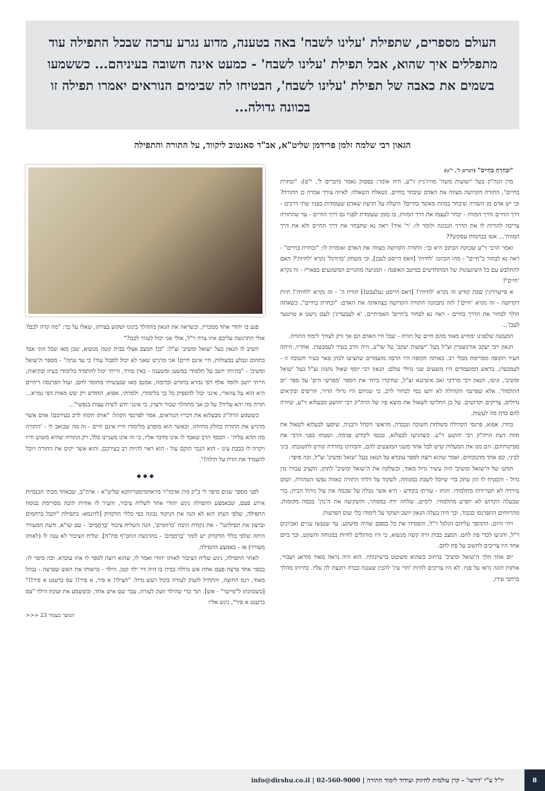העולם מספרים, שתפילת 'עלינו לשבח' באה בטענה, מדוע נגרע ערכה שבכל התפילה עוד מתפללים איך שהוא, אבל תפילת 'עלינו לשבח' - כמעט אינה חשובה בעיניהם... כששמעו בשמים את כאבה של תפילת 'עלינו לשבח', הבטיחו לה שבימים הנוראים יאמרו תפילה זו בכוונה גדולה...
הגאון רבי שלמה זלמן פרידמן שליט"א, אב"ד סאנטוב ליקווד, על התורה והתפילה
"וּבָחַרְתָּ בַּחַיִּים" (דברים ל', י"ט)
מרן הגה"ק בעל 'ישועות משה' מוויז'ניץ זי"ע, היה אומר: בפסוק נאמר (דברים ל', י"ט): "ובחרת בחיים", התורה הקדושה מצווה את האדם שיבחר בחיים. נשאלת השאלה: לאיזה צורך אמרה כן התורה? וכי יש אדם מן השורה שיבחר במוות מאשר בחיים? היעלה על הדעת שאדם שעומדות בפניו שתי דרכים - דרך החיים ודרך המוות - יבחר לעצמו את דרך המוות, בו בזמן שעומדת לפניו גם דרך החיים - עד שהתורה צריכה להורות לו את הדרך הנכונה ולומר לו: 'ר' איד! ראה נא שתבחר את דרך החיים ולא את דרך המוות'... אטו בבהמות עסקינן??
ואמר הרבי זי"ע שכוונת הכתוב היא כך: התורה הקדושה מצווה את האדם ואומרת לו: "ובחרת בחיים" - ראה נא לבחור ב"חיים" - מהו הכוונה 'לחיות' [וואס הייסט לעבן], וכי משחק 'כדורגל' נקרא 'לחיות'? האם להתלבש עם כל השיגעונות של המתחדשים במיטב האופנה - המגיעה מהגויים המשוגעים בפאריז - זה נקרא 'חיים'?
א פייערדיג'ן שבת קודש זה נקרא 'לחיות'! [דאס הייסט געלעבט!] תורת ה' - זה נקרא 'לחיות'! חיות דקדושה - זה נקרא 'חיים'! לזה נתכוונה התורה הקדושה בצוואתה את האדם: "ובחרת בחיים", כשאתה הולך לבחור את הדרך בחיים - ראה נא לבחור ב'חיים' האמיתיים, 'א לעבעדיג'ן לעבן נישט א טויטער לעבן'...
המעשה שלפנינו ימחיש מאוד מהם חיים של תורה - שכל חיי האדם הם אך ורק לצורך לימוד התורה.
הגאון רבי יעקב אורנשטיין זצ"ל בעל 'ישועות יעקב' על שו"ע, היה הרב בעיר לעמבערג. אחריו, היתה העיר תקופה מסויימת מבלי רב. באותה תקופה היו הרבה מועמדים שהציעו לכהן פאר בעיר חשובה זו - לעמבערג. בראש המועמדים היו מוצעים שני גדולי עולם: הגאון רבי יוסף שאול נתנזון זצ"ל בעל 'שואל ומשיב', וגיסו, הגאון רבי מרדכי זאב איטינגא זצ"ל, שחיברו ביחד את הספר 'מפרשי הים' על ספר 'ים התלמוד'. אלא שפרנסי הקהילה לא ידעו במי לבחור לרב, כי שניהם היו גדולי הדור, חריפים ובקיאים גדולים, צדיקים וקדושים. על כן החליטו לשאול את מוצא פיו של הרה"ק רבי יהושע מבעלזא זי"ע, שיורה להם כדת מה לעשות.
בחרו, אפוא, פרנסי הקהילה משלחת חשובה ונכבדה, מראשי הקהל ורבניה, שיסעו לבעלזא לשאול את חוות דעת הרה"ק רבי יהושע זי"ע. כשהגיעו לבעלזא, נכנסו לקודש פנימה, ושטחו בפני הרבי את ספיקותיהם. הם מנו את המעלות שיש לכל אחד משני המוצעים להם, והמתינו בחרדת קודש לתשובתו. ביני לביני, קם אחד מהנוכחים, ואמר שהוא רוצה לספר עובדא על הגאון בעל 'שואל ומשיב' זצ"ל, וכה סיפר:
חותנו של ה'שואל ומשיב' היה עשיר גדול מאוד, וכשלקח את ה'שואל ומשיב' לחתן, הקציב עבורו נדן גדול - והבטיח לו הון עתק כדי שיוכל לשבת במנוחה, לשקוד על דלתי התורה כאוות נפשו הטהורה, ושום טירדה לא תטרידהו מתלמודו. זוגתו - עזרתו בקודש - היא אשר נטלה על שכמה את עול ניהול הבית, כדי שבעלה הקדוש לא יופרע מתלמודו. לימים, שלחה ידה במסחר, והשקיעה את ה'נדן' בכמה מקומות. מהרווחים התפרנסו בכבוד, וכך היה בעלה הגאון יושב ושוקד על לימודו בלי שום הפרעות.
ויהי היום, התהפך עליהם הגלגל ר"ל, והפסידו את כל כספם שהיה מושקע, עד שנעשו עניים ואביונים ר"ל, והגיעו לכדי פת לחם. המצב בבית היה קשה מנשוא, כי היו מורגלים לחיות במנוחה והשקט, וכך ביום אחד היו צריכים לחשוב על פת לחם.
יום אחד הלך ה'שואל ומשיב' ברחוב כשהוא משוטט ברעיונותיו. הוא היה נראה מאוד מודאג ושבור, אותות תוגה נראו על פניו. לא היו צריכים להיות 'חדי עין' להבין שעננה כבדה רובצת לה עליו. בהיותו מהלך ברחבי עירו,
פגע בו יהודי אחד ממכריו, וכשראה את הגאון מתהלך ביגונו ושקוע בצרתו, שאלו על כך: "מה קרה לכם? אולי התרגשה עליכם איזו צרה ר"ל, אולי אני יכול לעזור לכם?"
השיב לו הגאון בעל 'שואל ומשיב' זצ"ל: "כן! המצב אצלי בבית קשה מנשוא, שכן מאז שכל הוני אבד בתהום ונבלע במצולות, חיי אינם חיים! אני מרגיש שאני לא יכול לסבול עוד! כי עד עתה" - מספר ה'שואל ומשיב' - "בהיותי יושב על תלמודי במשען ומשענה - באין טורד, הייתי יכול להתמיד בלימודי בעיון ובקיאות, הייתי יושב ולומד אלף דפי גמרא בחודש וכדומה, אמנם מאז שנעשיתי מחוסר לחם, ועול הפרנסה ריחיים היא הוא על צווארי, אינני יכול להספיק כל כך בלימודי, ולמדתי, אפוא, החודש רק שש מאות דפי גמרא... תורה מה יהא עליה? על כן אני מתהלך שבור ורצוץ, כי אינני יודע לשית עצות בנפשי"...
כששמע הרה"ק מבעלזא את דבריו הנוראים, אמר לפרנסי הקהל: "אותו תקחו לרב בעירכם! אדם אשר מרגיש את התורה כחלק מחיותו, וכאשר הוא מופרע מלימודו חייו אינם חיים - זה מה שכואב לו - 'התורה מה תהא עליה' - הכסף הרב שאבד לו אינו מדבר אליו, כי זה אינו מעניינו כלל, רק התורה שהיא משוש חייו ויקרה לו כבבת עינו - הוא הגבר הוקם עול - הוא ראוי להיות רב בעירכם, והוא אשר יקים את התורה ויוכל להעמיד את הדת על תילה!".
◆ ◆ ◆
לפני מספר שנים סיפר לי כ"ק מרן אדמו"ר מראחמיסטריווקא שליט"א - ארה"ב, שבאחד מבתי הכנסיות אירע פעם, שבאמצע התפילה ניגש יהודי אחד לשליח ציבור, והעיר לו אודות תיבה מסויימת בנוסח התפילה, שלפי דעתו הוא לא הגה את הניקוד נכונה כפי כללי הדקדוק [לדוגמא: בתפילת "וקבל ברחמים וברצון את תפילתנו" - את נקודת תיבת 'ברחמים', הגה השליח ציבור 'בְּרַחֲמִים' - עם שו"א, ודעת המעורר היתה שלפי כללי הדקדוק יש לומר 'בָּרַחֲמִים' - בהדגשת החט"ף פת"ח]. שליח הציבור לא ענה לו (לאותו מעורר) אז - באמצע התפילה.
לאחר התפילה, ניגש שליח הציבור לאותו יהודי ואמר לו, שהוא רוצה לספר לו איזו עובדא. וכה סיפר לו: בכפר אחד פרצה פעם אחת אש גדולה בבית בו היה דר ילד קטן. הילד - בראותו את האש שפרצה - נבהל מאוד, וינס החוצה, והתחיל לזעוק לעזרה בקול רעש גדול: "הצילו! א פיר, א פיר!! עס ברענט א פיר!!" [כשכוונתו ל"פייער" - אש]. תוך כדי שהילד זועק לעזרה, עבר שם איש אחד, וכששמע את זעקת הילד "עס ברענט א פיר", ניגש אליו
המשך בעמוד 23 <<<
8
יו"ל ע"י 'דרשו' - קרן עולמית לחיזוק ועידוד לימוד התורה | 02-560-9000 | info@dirshu.co.il